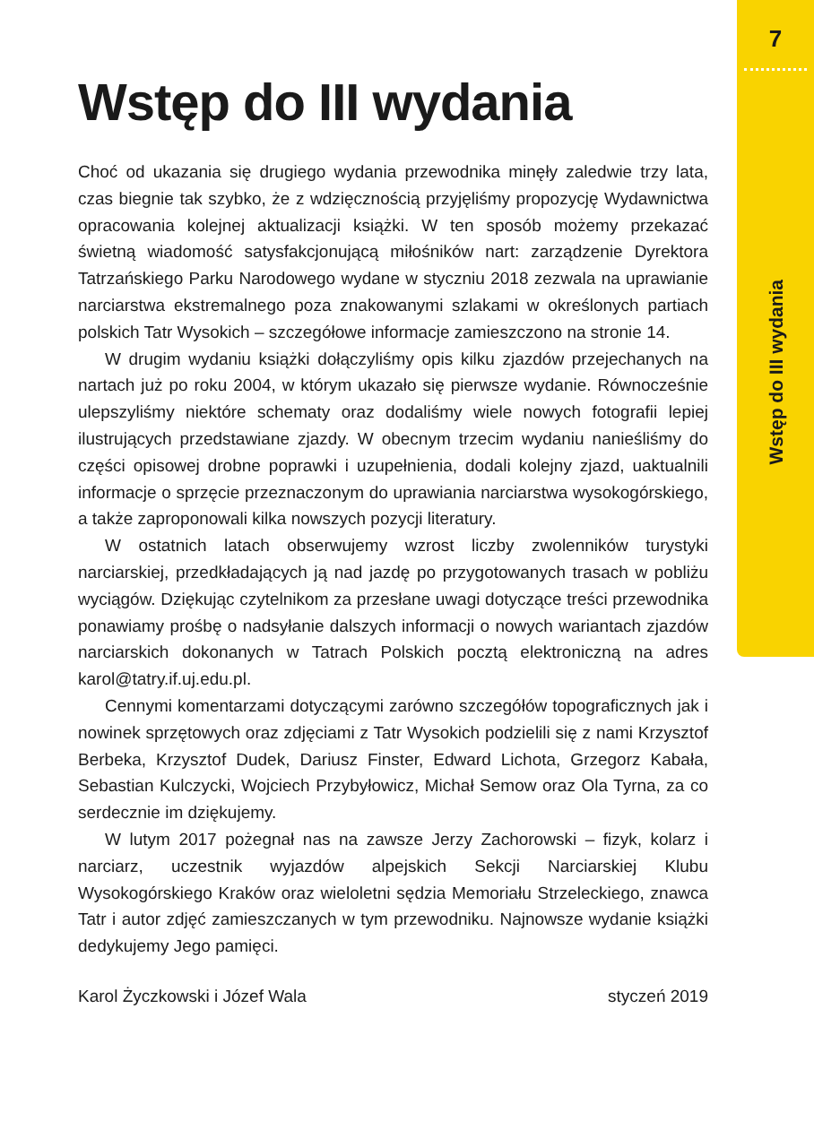7
Wstęp do III wydania
Choć od ukazania się drugiego wydania przewodnika minęły zaledwie trzy lata, czas biegnie tak szybko, że z wdzięcznością przyjęliśmy propozycję Wydawnictwa opracowania kolejnej aktualizacji książki. W ten sposób możemy przekazać świetną wiadomość satysfakcjonującą miłośników nart: zarządzenie Dyrektora Tatrzańskiego Parku Narodowego wydane w styczniu 2018 zezwala na uprawianie narciarstwa ekstremalnego poza znakowanymi szlakami w określonych partiach polskich Tatr Wysokich – szczegółowe informacje zamieszczono na stronie 14.
W drugim wydaniu książki dołączyliśmy opis kilku zjazdów przejechanych na nartach już po roku 2004, w którym ukazało się pierwsze wydanie. Równocześnie ulepszyliśmy niektóre schematy oraz dodaliśmy wiele nowych fotografii lepiej ilustrujących przedstawiane zjazdy. W obecnym trzecim wydaniu nanieśliśmy do części opisowej drobne poprawki i uzupełnienia, dodali kolejny zjazd, uaktualnili informacje o sprzęcie przeznaczonym do uprawiania narciarstwa wysokogórskiego, a także zaproponowali kilka nowszych pozycji literatury.
W ostatnich latach obserwujemy wzrost liczby zwolenników turystyki narciarskiej, przedkładających ją nad jazdę po przygotowanych trasach w pobliżu wyciągów. Dziękując czytelnikom za przesłane uwagi dotyczące treści przewodnika ponawiamy prośbę o nadsyłanie dalszych informacji o nowych wariantach zjazdów narciarskich dokonanych w Tatrach Polskich pocztą elektroniczną na adres karol@tatry.if.uj.edu.pl.
Cennymi komentarzami dotyczącymi zarówno szczegółów topograficznych jak i nowinek sprzętowych oraz zdjęciami z Tatr Wysokich podzielili się z nami Krzysztof Berbeka, Krzysztof Dudek, Dariusz Finster, Edward Lichota, Grzegorz Kabała, Sebastian Kulczycki, Wojciech Przybyłowicz, Michał Semow oraz Ola Tyrna, za co serdecznie im dziękujemy.
W lutym 2017 pożegnał nas na zawsze Jerzy Zachorowski – fizyk, kolarz i narciarz, uczestnik wyjazdów alpejskich Sekcji Narciarskiej Klubu Wysokogórskiego Kraków oraz wieloletni sędzia Memoriału Strzeleckiego, znawca Tatr i autor zdjęć zamieszczanych w tym przewodniku. Najnowsze wydanie książki dedykujemy Jego pamięci.
Karol Życzkowski i Józef Wala styczeń 2019
Wstęp do III wydania